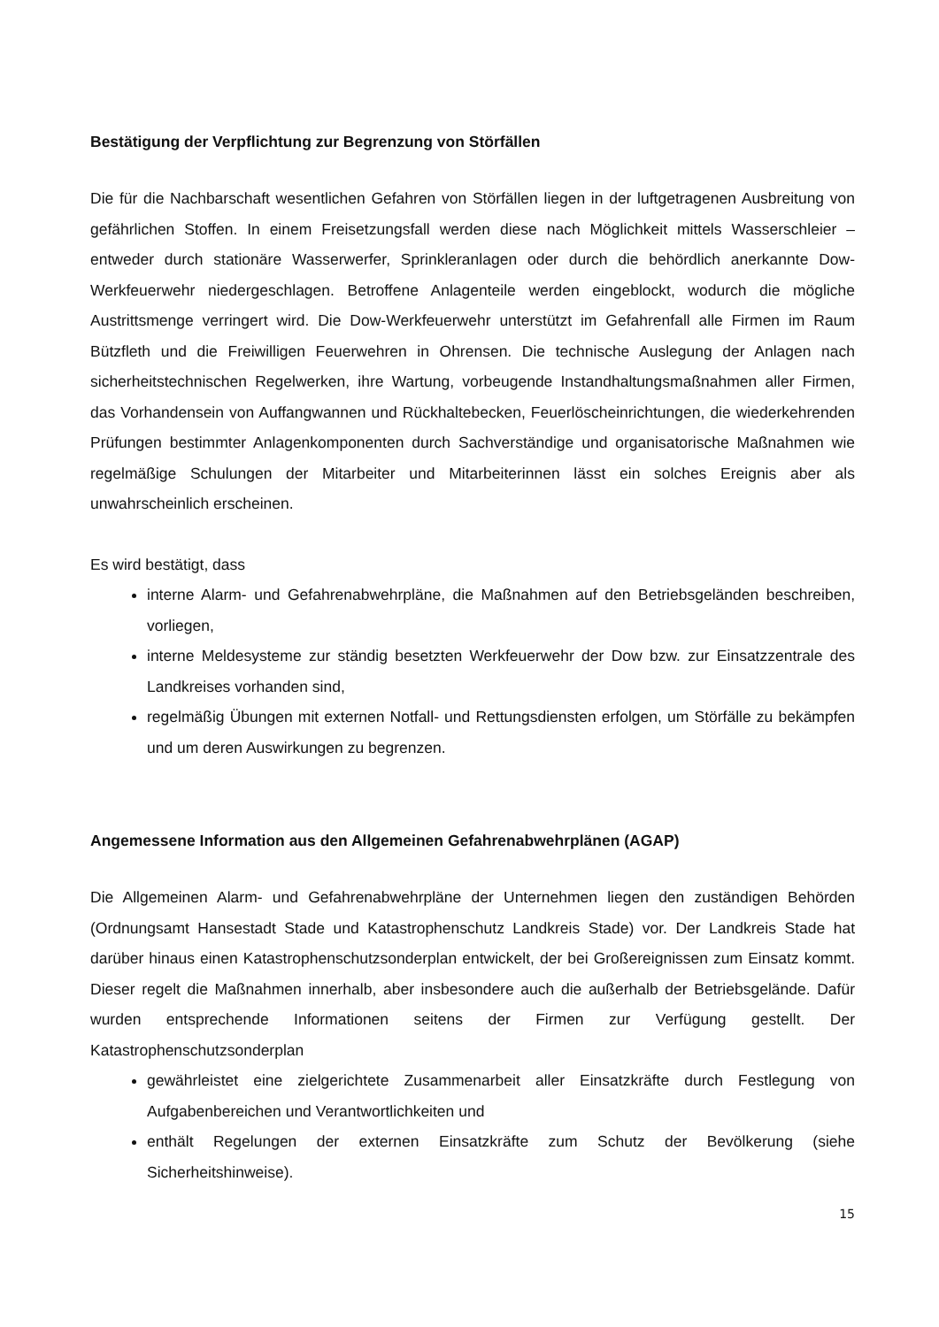Bestätigung der Verpflichtung zur Begrenzung von Störfällen
Die für die Nachbarschaft wesentlichen Gefahren von Störfällen liegen in der luftgetragenen Ausbreitung von gefährlichen Stoffen. In einem Freisetzungsfall werden diese nach Möglichkeit mittels Wasserschleier – entweder durch stationäre Wasserwerfer, Sprinkleranlagen oder durch die behördlich anerkannte Dow-Werkfeuerwehr niedergeschlagen. Betroffene Anlagenteile werden eingeblockt, wodurch die mögliche Austrittsmenge verringert wird. Die Dow-Werkfeuerwehr unterstützt im Gefahrenfall alle Firmen im Raum Bützfleth und die Freiwilligen Feuerwehren in Ohrensen. Die technische Auslegung der Anlagen nach sicherheitstechnischen Regelwerken, ihre Wartung, vorbeugende Instandhaltungsmaßnahmen aller Firmen, das Vorhandensein von Auffangwannen und Rückhaltebecken, Feuerlöscheinrichtungen, die wiederkehrenden Prüfungen bestimmter Anlagenkomponenten durch Sachverständige und organisatorische Maßnahmen wie regelmäßige Schulungen der Mitarbeiter und Mitarbeiterinnen lässt ein solches Ereignis aber als unwahrscheinlich erscheinen.
Es wird bestätigt, dass
interne Alarm- und Gefahrenabwehrpläne, die Maßnahmen auf den Betriebsgeländen beschreiben, vorliegen,
interne Meldesysteme zur ständig besetzten Werkfeuerwehr der Dow bzw. zur Einsatzzentrale des Landkreises vorhanden sind,
regelmäßig Übungen mit externen Notfall- und Rettungsdiensten erfolgen, um Störfälle zu bekämpfen und um deren Auswirkungen zu begrenzen.
Angemessene Information aus den Allgemeinen Gefahrenabwehrplänen (AGAP)
Die Allgemeinen Alarm- und Gefahrenabwehrpläne der Unternehmen liegen den zuständigen Behörden (Ordnungsamt Hansestadt Stade und Katastrophenschutz Landkreis Stade) vor. Der Landkreis Stade hat darüber hinaus einen Katastrophenschutzsonderplan entwickelt, der bei Großereignissen zum Einsatz kommt. Dieser regelt die Maßnahmen innerhalb, aber insbesondere auch die außerhalb der Betriebsgelände. Dafür wurden entsprechende Informationen seitens der Firmen zur Verfügung gestellt. Der Katastrophenschutzsonderplan
gewährleistet eine zielgerichtete Zusammenarbeit aller Einsatzkräfte durch Festlegung von Aufgabenbereichen und Verantwortlichkeiten und
enthält Regelungen der externen Einsatzkräfte zum Schutz der Bevölkerung (siehe Sicherheitshinweise).
15